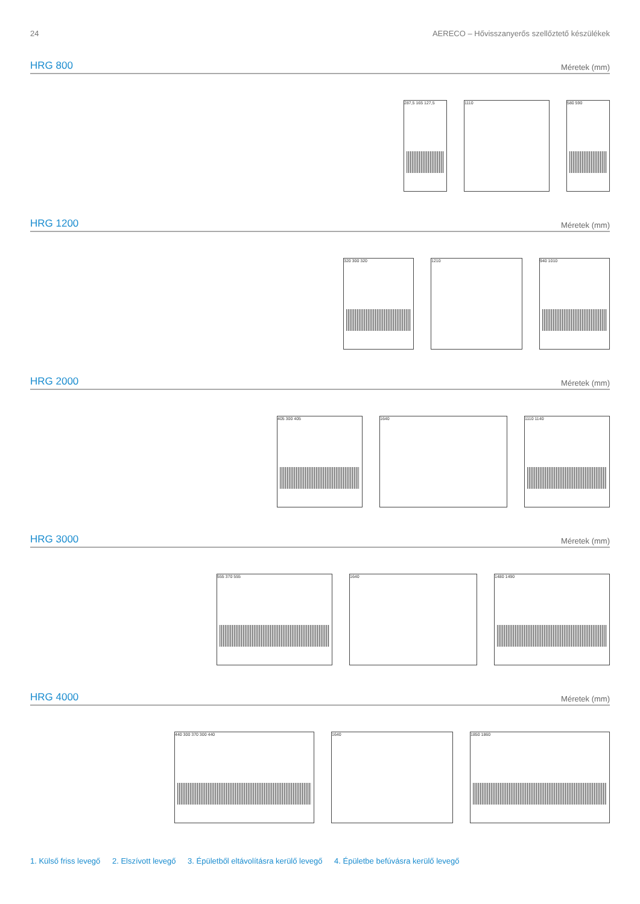24 AERECO – Hővisszanyerős szellőztető készülékek
HRG 800
Méretek (mm)
287,5 165 127,5 1110 580 590
HRG 1200
Méretek (mm)
320 300 320 1210 940 1010
HRG 2000
Méretek (mm)
405 300 405 1640 1110 1140
HRG 3000
Méretek (mm)
555 370 555 1640 1480 1490
HRG 4000
Méretek (mm)
440 300 370 300 440 1640 1850 1860
1. Külső friss levegő 2. Elszívott levegő 3. Épületből eltávolításra kerülő levegő 4. Épületbe befúvásra kerülő levegő